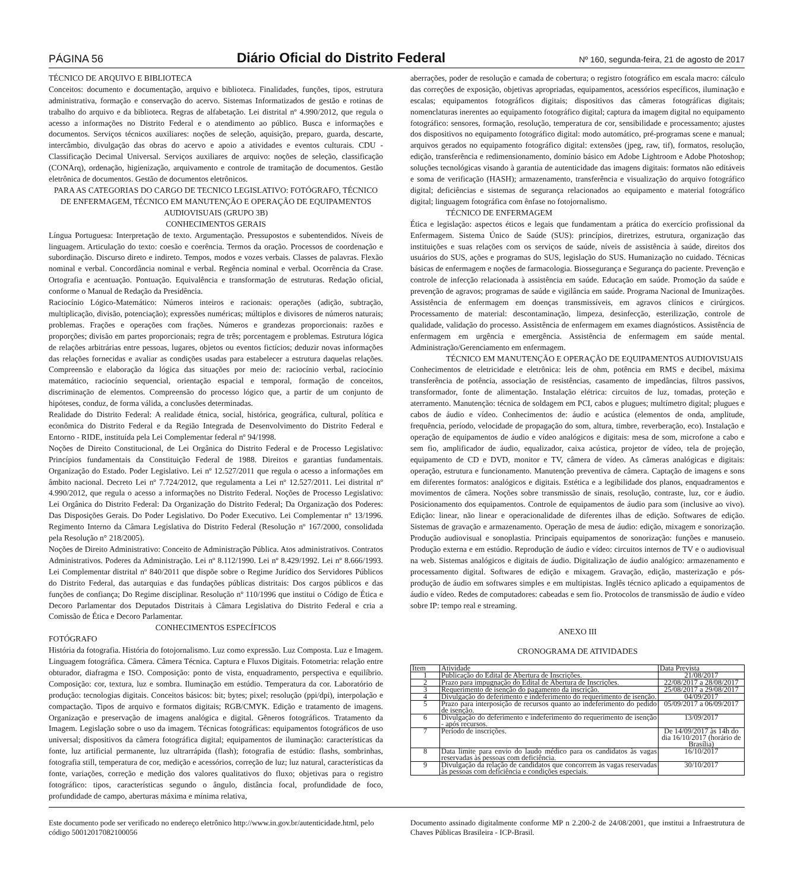PÁGINA 56 Diário Oficial do Distrito Federal Nº 160, segunda-feira, 21 de agosto de 2017
TÉCNICO DE ARQUIVO E BIBLIOTECA
Conceitos: documento e documentação, arquivo e biblioteca. Finalidades, funções, tipos, estrutura administrativa, formação e conservação do acervo. Sistemas Informatizados de gestão e rotinas de trabalho do arquivo e da biblioteca. Regras de alfabetação. Lei distrital nº 4.990/2012, que regula o acesso a informações no Distrito Federal e o atendimento ao público. Busca e informações e documentos. Serviços técnicos auxiliares: noções de seleção, aquisição, preparo, guarda, descarte, intercâmbio, divulgação das obras do acervo e apoio a atividades e eventos culturais. CDU - Classificação Decimal Universal. Serviços auxiliares de arquivo: noções de seleção, classificação (CONArq), ordenação, higienização, arquivamento e controle de tramitação de documentos. Gestão eletrônica de documentos. Gestão de documentos eletrônicos.
PARA AS CATEGORIAS DO CARGO DE TECNICO LEGISLATIVO: FOTÓGRAFO, TÉCNICO DE ENFERMAGEM, TÉCNICO EM MANUTENÇÃO E OPERAÇÃO DE EQUIPAMENTOS AUDIOVISUAIS (GRUPO 3B)
CONHECIMENTOS GERAIS
Língua Portuguesa: Interpretação de texto. Argumentação. Pressupostos e subentendidos. Níveis de linguagem. Articulação do texto: coesão e coerência. Termos da oração. Processos de coordenação e subordinação. Discurso direto e indireto. Tempos, modos e vozes verbais. Classes de palavras. Flexão nominal e verbal. Concordância nominal e verbal. Regência nominal e verbal. Ocorrência da Crase. Ortografia e acentuação. Pontuação. Equivalência e transformação de estruturas. Redação oficial, conforme o Manual de Redação da Presidência.
Raciocínio Lógico-Matemático: Números inteiros e racionais: operações (adição, subtração, multiplicação, divisão, potenciação); expressões numéricas; múltiplos e divisores de números naturais; problemas. Frações e operações com frações. Números e grandezas proporcionais: razões e proporções; divisão em partes proporcionais; regra de três; porcentagem e problemas. Estrutura lógica de relações arbitrárias entre pessoas, lugares, objetos ou eventos fictícios; deduzir novas informações das relações fornecidas e avaliar as condições usadas para estabelecer a estrutura daquelas relações. Compreensão e elaboração da lógica das situações por meio de: raciocínio verbal, raciocínio matemático, raciocínio sequencial, orientação espacial e temporal, formação de conceitos, discriminação de elementos. Compreensão do processo lógico que, a partir de um conjunto de hipóteses, conduz, de forma válida, a conclusões determinadas.
Realidade do Distrito Federal: A realidade étnica, social, histórica, geográfica, cultural, política e econômica do Distrito Federal e da Região Integrada de Desenvolvimento do Distrito Federal e Entorno - RIDE, instituída pela Lei Complementar federal nº 94/1998.
Noções de Direito Constitucional, de Lei Orgânica do Distrito Federal e de Processo Legislativo: Princípios fundamentais da Constituição Federal de 1988. Direitos e garantias fundamentais. Organização do Estado. Poder Legislativo. Lei nº 12.527/2011 que regula o acesso a informações em âmbito nacional. Decreto Lei nº 7.724/2012, que regulamenta a Lei nº 12.527/2011. Lei distrital nº 4.990/2012, que regula o acesso a informações no Distrito Federal. Noções de Processo Legislativo: Lei Orgânica do Distrito Federal: Da Organização do Distrito Federal; Da Organização dos Poderes: Das Disposições Gerais. Do Poder Legislativo. Do Poder Executivo. Lei Complementar n° 13/1996. Regimento Interno da Câmara Legislativa do Distrito Federal (Resolução nº 167/2000, consolidada pela Resolução n° 218/2005).
Noções de Direito Administrativo: Conceito de Administração Pública. Atos administrativos. Contratos Administrativos. Poderes da Administração. Lei nº 8.112/1990. Lei nº 8.429/1992. Lei nº 8.666/1993. Lei Complementar distrital nº 840/2011 que dispõe sobre o Regime Jurídico dos Servidores Públicos do Distrito Federal, das autarquias e das fundações públicas distritais: Dos cargos públicos e das funções de confiança; Do Regime disciplinar. Resolução nº 110/1996 que institui o Código de Ética e Decoro Parlamentar dos Deputados Distritais à Câmara Legislativa do Distrito Federal e cria a Comissão de Ética e Decoro Parlamentar.
CONHECIMENTOS ESPECÍFICOS
FOTÓGRAFO
História da fotografia. História do fotojornalismo. Luz como expressão. Luz Composta. Luz e Imagem. Linguagem fotográfica. Câmera. Câmera Técnica. Captura e Fluxos Digitais. Fotometria: relação entre obturador, diafragma e ISO. Composição: ponto de vista, enquadramento, perspectiva e equilíbrio. Composição: cor, textura, luz e sombra. Iluminação em estúdio. Temperatura da cor. Laboratório de produção: tecnologias digitais. Conceitos básicos: bit; bytes; pixel; resolução (ppi/dpi), interpolação e compactação. Tipos de arquivo e formatos digitais; RGB/CMYK. Edição e tratamento de imagens. Organização e preservação de imagens analógica e digital. Gêneros fotográficos. Tratamento da Imagem. Legislação sobre o uso da imagem. Técnicas fotográficas: equipamentos fotográficos de uso universal; dispositivos da câmera fotográfica digital; equipamentos de iluminação: características da fonte, luz artificial permanente, luz ultrarrápida (flash); fotografia de estúdio: flashs, sombrinhas, fotografia still, temperatura de cor, medição e acessórios, correção de luz; luz natural, características da fonte, variações, correção e medição dos valores qualitativos do fluxo; objetivas para o registro fotográfico: tipos, características segundo o ângulo, distância focal, profundidade de foco, profundidade de campo, aberturas máxima e mínima relativa,
aberrações, poder de resolução e camada de cobertura; o registro fotográfico em escala macro: cálculo das correções de exposição, objetivas apropriadas, equipamentos, acessórios específicos, iluminação e escalas; equipamentos fotográficos digitais; dispositivos das câmeras fotográficas digitais; nomenclaturas inerentes ao equipamento fotográfico digital; captura da imagem digital no equipamento fotográfico: sensores, formação, resolução, temperatura de cor, sensibilidade e processamento; ajustes dos dispositivos no equipamento fotográfico digital: modo automático, pré-programas scene e manual; arquivos gerados no equipamento fotográfico digital: extensões (jpeg, raw, tif), formatos, resolução, edição, transferência e redimensionamento, domínio básico em Adobe Lightroom e Adobe Photoshop; soluções tecnológicas visando à garantia de autenticidade das imagens digitais: formatos não editáveis e soma de verificação (HASH); armazenamento, transferência e visualização do arquivo fotográfico digital; deficiências e sistemas de segurança relacionados ao equipamento e material fotográfico digital; linguagem fotográfica com ênfase no fotojornalismo.
TÉCNICO DE ENFERMAGEM
Ética e legislação: aspectos éticos e legais que fundamentam a prática do exercício profissional da Enfermagem. Sistema Único de Saúde (SUS): princípios, diretrizes, estrutura, organização das instituições e suas relações com os serviços de saúde, níveis de assistência à saúde, direitos dos usuários do SUS, ações e programas do SUS, legislação do SUS. Humanização no cuidado. Técnicas básicas de enfermagem e noções de farmacologia. Biossegurança e Segurança do paciente. Prevenção e controle de infecção relacionada à assistência em saúde. Educação em saúde. Promoção da saúde e prevenção de agravos; programas de saúde e vigilância em saúde. Programa Nacional de Imunizações. Assistência de enfermagem em doenças transmissíveis, em agravos clínicos e cirúrgicos. Processamento de material: descontaminação, limpeza, desinfecção, esterilização, controle de qualidade, validação do processo. Assistência de enfermagem em exames diagnósticos. Assistência de enfermagem em urgência e emergência. Assistência de enfermagem em saúde mental. Administração/Gerenciamento em enfermagem.
TÉCNICO EM MANUTENÇÃO E OPERAÇÃO DE EQUIPAMENTOS AUDIOVISUAIS
Conhecimentos de eletricidade e eletrônica: leis de ohm, potência em RMS e decibel, máxima transferência de potência, associação de resistências, casamento de impedâncias, filtros passivos, transformador, fonte de alimentação. Instalação elétrica: circuitos de luz, tomadas, proteção e aterramento. Manutenção: técnica de soldagem em PCI, cabos e plugues; multímetro digital; plugues e cabos de áudio e vídeo. Conhecimentos de: áudio e acústica (elementos de onda, amplitude, frequência, período, velocidade de propagação do som, altura, timbre, reverberação, eco). Instalação e operação de equipamentos de áudio e vídeo analógicos e digitais: mesa de som, microfone a cabo e sem fio, amplificador de áudio, equalizador, caixa acústica, projetor de vídeo, tela de projeção, equipamento de CD e DVD, monitor e TV, câmera de vídeo. As câmeras analógicas e digitais: operação, estrutura e funcionamento. Manutenção preventiva de câmera. Captação de imagens e sons em diferentes formatos: analógicos e digitais. Estética e a legibilidade dos planos, enquadramentos e movimentos de câmera. Noções sobre transmissão de sinais, resolução, contraste, luz, cor e áudio. Posicionamento dos equipamentos. Controle de equipamentos de áudio para som (inclusive ao vivo). Edição: linear, não linear e operacionalidade de diferentes ilhas de edição. Softwares de edição. Sistemas de gravação e armazenamento. Operação de mesa de áudio: edição, mixagem e sonorização. Produção audiovisual e sonoplastia. Principais equipamentos de sonorização: funções e manuseio. Produção externa e em estúdio. Reprodução de áudio e vídeo: circuitos internos de TV e o audiovisual na web. Sistemas analógicos e digitais de áudio. Digitalização de áudio analógico: armazenamento e processamento digital. Softwares de edição e mixagem. Gravação, edição, masterização e pós-produção de áudio em softwares simples e em multipistas. Inglês técnico aplicado a equipamentos de áudio e vídeo. Redes de computadores: cabeadas e sem fio. Protocolos de transmissão de áudio e vídeo sobre IP: tempo real e streaming.
ANEXO III
CRONOGRAMA DE ATIVIDADES
| Item | Atividade | Data Prevista |
| --- | --- | --- |
| 1 | Publicação do Edital de Abertura de Inscrições. | 21/08/2017 |
| 2 | Prazo para impugnação do Edital de Abertura de Inscrições. | 22/08/2017 a 28/08/2017 |
| 3 | Requerimento de isenção do pagamento da inscrição. | 25/08/2017 a 29/08/2017 |
| 4 | Divulgação do deferimento e indeferimento do requerimento de isenção. | 04/09/2017 |
| 5 | Prazo para interposição de recursos quanto ao indeferimento do pedido de isenção. | 05/09/2017 a 06/09/2017 |
| 6 | Divulgação do deferimento e indeferimento do requerimento de isenção - após recursos. | 13/09/2017 |
| 7 | Período de inscrições. | De 14/09/2017 às 14h do dia 16/10/2017 (horário de Brasília) |
| 8 | Data limite para envio do laudo médico para os candidatos às vagas reservadas às pessoas com deficiência. | 16/10/2017 |
| 9 | Divulgação da relação de candidatos que concorrem às vagas reservadas às pessoas com deficiência e condições especiais. | 30/10/2017 |
Este documento pode ser verificado no endereço eletrônico http://www.in.gov.br/autenticidade.html, pelo código 50012017082100056
Documento assinado digitalmente conforme MP n 2.200-2 de 24/08/2001, que institui a Infraestrutura de Chaves Públicas Brasileira - ICP-Brasil.